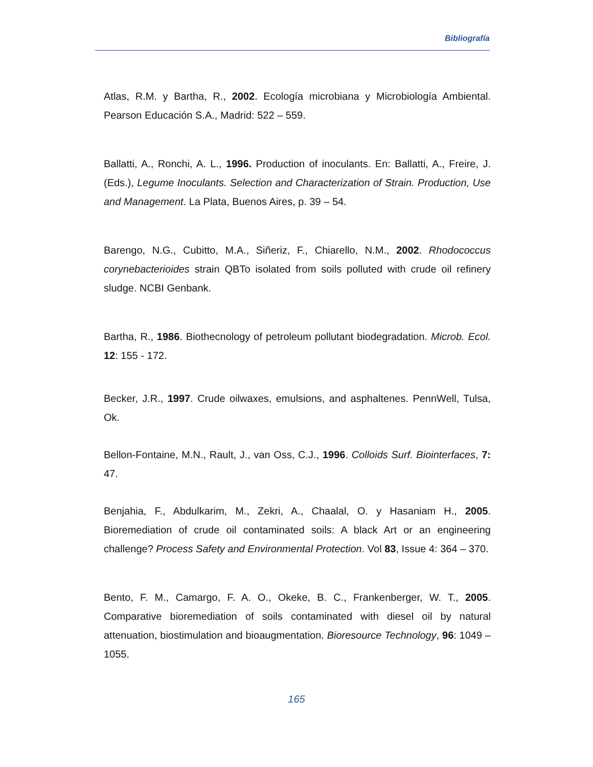Bibliografía
Atlas, R.M. y Bartha, R., 2002. Ecología microbiana y Microbiología Ambiental. Pearson Educación S.A., Madrid: 522 – 559.
Ballatti, A., Ronchi, A. L., 1996. Production of inoculants. En: Ballatti, A., Freire, J. (Eds.), Legume Inoculants. Selection and Characterization of Strain. Production, Use and Management. La Plata, Buenos Aires, p. 39 – 54.
Barengo, N.G., Cubitto, M.A., Siñeriz, F., Chiarello, N.M., 2002. Rhodococcus corynebacterioides strain QBTo isolated from soils polluted with crude oil refinery sludge. NCBI Genbank.
Bartha, R., 1986. Biothecnology of petroleum pollutant biodegradation. Microb. Ecol. 12: 155 - 172.
Becker, J.R., 1997. Crude oilwaxes, emulsions, and asphaltenes. PennWell, Tulsa, Ok.
Bellon-Fontaine, M.N., Rault, J., van Oss, C.J., 1996. Colloids Surf. Biointerfaces, 7: 47.
Benjahia, F., Abdulkarim, M., Zekri, A., Chaalal, O. y Hasaniam H., 2005. Bioremediation of crude oil contaminated soils: A black Art or an engineering challenge? Process Safety and Environmental Protection. Vol 83, Issue 4: 364 – 370.
Bento, F. M., Camargo, F. A. O., Okeke, B. C., Frankenberger, W. T., 2005. Comparative bioremediation of soils contaminated with diesel oil by natural attenuation, biostimulation and bioaugmentation. Bioresource Technology, 96: 1049 – 1055.
165